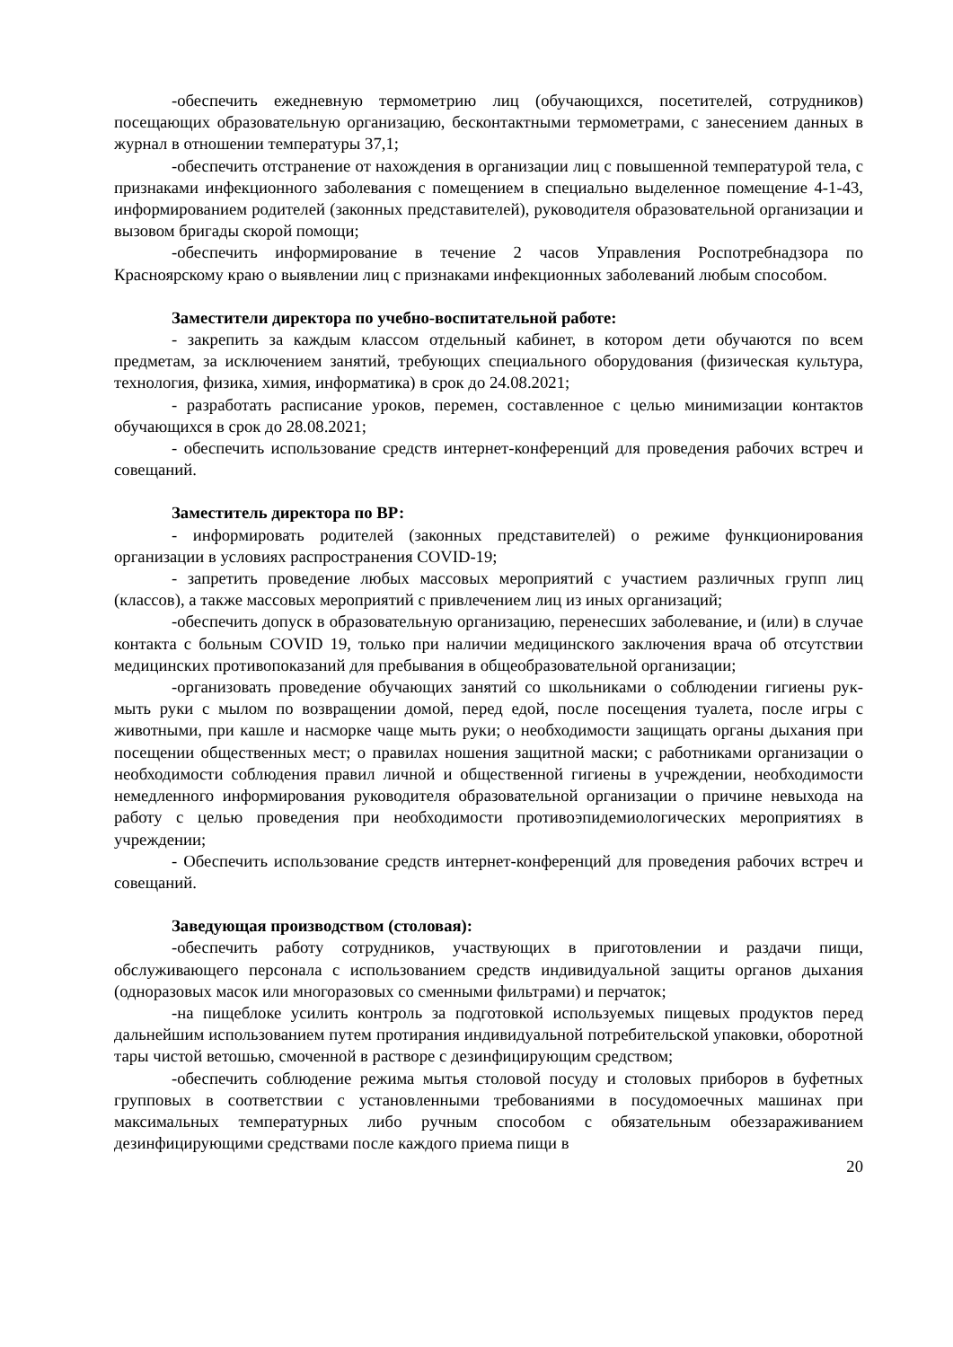-обеспечить ежедневную термометрию лиц (обучающихся, посетителей, сотрудников) посещающих образовательную организацию, бесконтактными термометрами, с занесением данных в журнал в отношении температуры 37,1;
-обеспечить отстранение от нахождения в организации лиц с повышенной температурой тела, с признаками инфекционного заболевания с помещением в специально выделенное помещение 4-1-43, информированием родителей (законных представителей), руководителя образовательной организации и вызовом бригады скорой помощи;
-обеспечить информирование в течение 2 часов Управления Роспотребнадзора по Красноярскому краю о выявлении лиц с признаками инфекционных заболеваний любым способом.
Заместители директора по учебно-воспитательной работе:
- закрепить за каждым классом отдельный кабинет, в котором дети обучаются по всем предметам, за исключением занятий, требующих специального оборудования (физическая культура, технология, физика, химия, информатика) в срок до 24.08.2021;
- разработать расписание уроков, перемен, составленное с целью минимизации контактов обучающихся в срок до 28.08.2021;
- обеспечить использование средств интернет-конференций для проведения рабочих встреч и совещаний.
Заместитель директора по ВР:
- информировать родителей (законных представителей) о режиме функционирования организации в условиях распространения COVID-19;
- запретить проведение любых массовых мероприятий с участием различных групп лиц (классов), а также массовых мероприятий с привлечением лиц из иных организаций;
-обеспечить допуск в образовательную организацию, перенесших заболевание, и (или) в случае контакта с больным COVID 19, только при наличии медицинского заключения врача об отсутствии медицинских противопоказаний для пребывания в общеобразовательной организации;
-организовать проведение обучающих занятий со школьниками о соблюдении гигиены рук- мыть руки с мылом по возвращении домой, перед едой, после посещения туалета, после игры с животными, при кашле и насморке чаще мыть руки; о необходимости защищать органы дыхания при посещении общественных мест; о правилах ношения защитной маски; с работниками организации о необходимости соблюдения правил личной и общественной гигиены в учреждении, необходимости немедленного информирования руководителя образовательной организации о причине невыхода на работу с целью проведения при необходимости противоэпидемиологических мероприятиях в учреждении;
- Обеспечить использование средств интернет-конференций для проведения рабочих встреч и совещаний.
Заведующая производством (столовая):
-обеспечить работу сотрудников, участвующих в приготовлении и раздачи пищи, обслуживающего персонала с использованием средств индивидуальной защиты органов дыхания (одноразовых масок или многоразовых со сменными фильтрами) и перчаток;
-на пищеблоке усилить контроль за подготовкой используемых пищевых продуктов перед дальнейшим использованием путем протирания индивидуальной потребительской упаковки, оборотной тары чистой ветошью, смоченной в растворе с дезинфицирующим средством;
-обеспечить соблюдение режима мытья столовой посуду и столовых приборов в буфетных групповых в соответствии с установленными требованиями в посудомоечных машинах при максимальных температурных либо ручным способом с обязательным обеззараживанием дезинфицирующими средствами после каждого приема пищи в
20